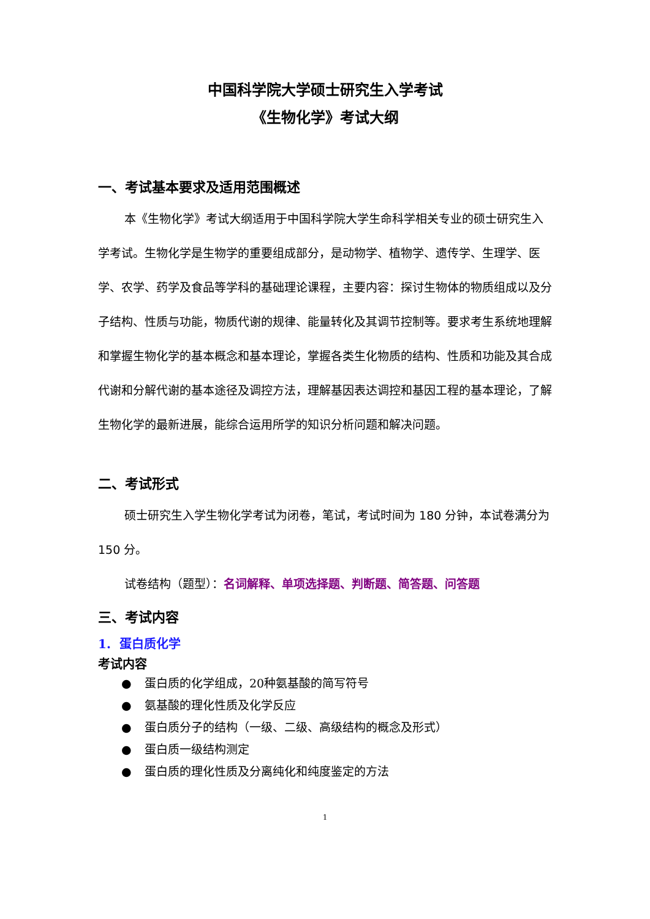中国科学院大学硕士研究生入学考试
《生物化学》考试大纲
一、考试基本要求及适用范围概述
本《生物化学》考试大纲适用于中国科学院大学生命科学相关专业的硕士研究生入学考试。生物化学是生物学的重要组成部分，是动物学、植物学、遗传学、生理学、医学、农学、药学及食品等学科的基础理论课程，主要内容：探讨生物体的物质组成以及分子结构、性质与功能，物质代谢的规律、能量转化及其调节控制等。要求考生系统地理解和掌握生物化学的基本概念和基本理论，掌握各类生化物质的结构、性质和功能及其合成代谢和分解代谢的基本途径及调控方法，理解基因表达调控和基因工程的基本理论，了解生物化学的最新进展，能综合运用所学的知识分析问题和解决问题。
二、考试形式
硕士研究生入学生物化学考试为闭卷，笔试，考试时间为 180 分钟，本试卷满分为 150 分。
试卷结构（题型）：名词解释、单项选择题、判断题、简答题、问答题
三、考试内容
1. 蛋白质化学
考试内容
● 蛋白质的化学组成，20种氨基酸的简写符号
● 氨基酸的理化性质及化学反应
● 蛋白质分子的结构（一级、二级、高级结构的概念及形式）
● 蛋白质一级结构测定
● 蛋白质的理化性质及分离纯化和纯度鉴定的方法
1